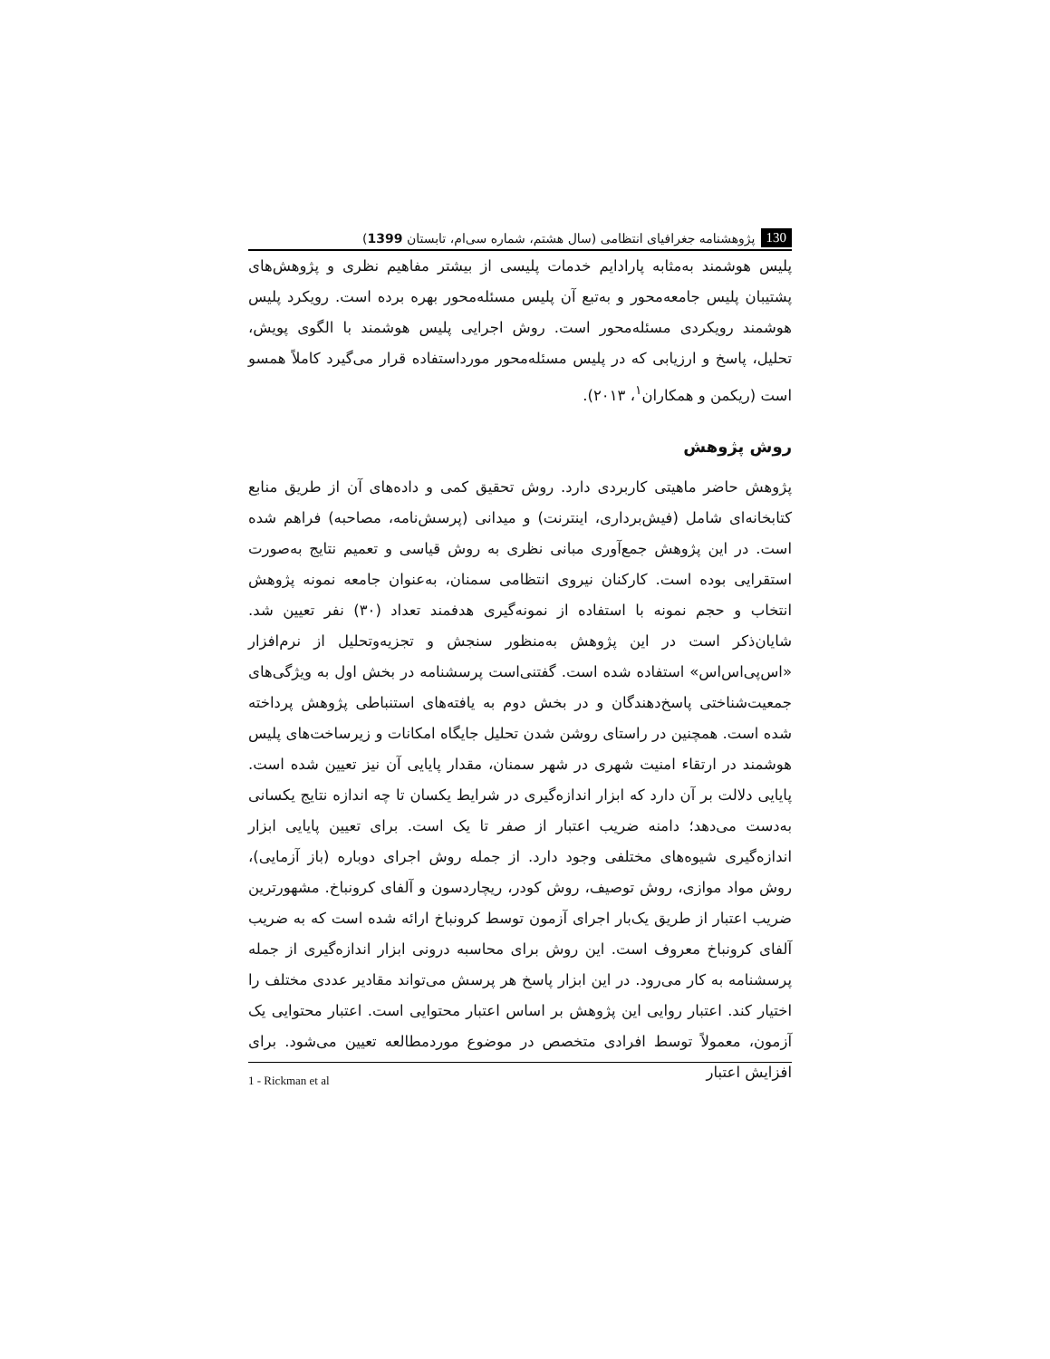130 پژوهشنامه جغرافیای انتظامی (سال هشتم، شماره سی‌ام، تابستان 1399)
پلیس هوشمند به‌مثابه پارادایم خدمات پلیسی از بیشتر مفاهیم نظری و پژوهش‌های پشتیبان پلیس جامعه‌محور و به‌تبع آن پلیس مسئله‌محور بهره برده است. رویکرد پلیس هوشمند رویکردی مسئله‌محور است. روش اجرایی پلیس هوشمند با الگوی پویش، تحلیل، پاسخ و ارزیابی که در پلیس مسئله‌محور مورداستفاده قرار می‌گیرد کاملاً همسو است (ریکمن و همکاران<sup>۱</sup>، ۲۰۱۳).
روش پژوهش
پژوهش حاضر ماهیتی کاربردی دارد. روش تحقیق کمی و داده‌های آن از طریق منابع کتابخانه‌ای شامل (فیش‌برداری، اینترنت) و میدانی (پرسش‌نامه، مصاحبه) فراهم شده است. در این پژوهش جمع‌آوری مبانی نظری به روش قیاسی و تعمیم نتایج به‌صورت استقرایی بوده است. کارکنان نیروی انتظامی سمنان، به‌عنوان جامعه نمونه پژوهش انتخاب و حجم نمونه با استفاده از نمونه‌گیری هدفمند تعداد (۳۰) نفر تعیین شد. شایان‌ذکر است در این پژوهش به‌منظور سنجش و تجزیه‌وتحلیل از نرم‌افزار «اس‌پی‌اس‌اس» استفاده شده است. گفتنی‌است پرسشنامه در بخش اول به ویژگی‌های جمعیت‌شناختی پاسخ‌دهندگان و در بخش دوم به یافته‌های استنباطی پژوهش پرداخته شده است. همچنین در راستای روشن شدن تحلیل جایگاه امکانات و زیرساخت‌های پلیس هوشمند در ارتقاء امنیت شهری در شهر سمنان، مقدار پایایی آن نیز تعیین شده است. پایایی دلالت بر آن دارد که ابزار اندازه‌گیری در شرایط یکسان تا چه اندازه نتایج یکسانی به‌دست می‌دهد؛ دامنه ضریب اعتبار از صفر تا یک است. برای تعیین پایایی ابزار اندازه‌گیری شیوه‌های مختلفی وجود دارد. از جمله روش اجرای دوباره (باز آزمایی)، روش مواد موازی، روش توصیف، روش کودر، ریچاردسون و آلفای کرونباخ. مشهورترین ضریب اعتبار از طریق یک‌بار اجرای آزمون توسط کرونباخ ارائه شده است که به ضریب آلفای کرونباخ معروف است. این روش برای محاسبه درونی ابزار اندازه‌گیری از جمله پرسشنامه به کار می‌رود. در این ابزار پاسخ هر پرسش می‌تواند مقادیر عددی مختلف را اختیار کند. اعتبار روایی این پژوهش بر اساس اعتبار محتوایی است. اعتبار محتوایی یک آزمون، معمولاً توسط افرادی متخصص در موضوع موردمطالعه تعیین می‌شود. برای افزایش اعتبار
1 - Rickman et al